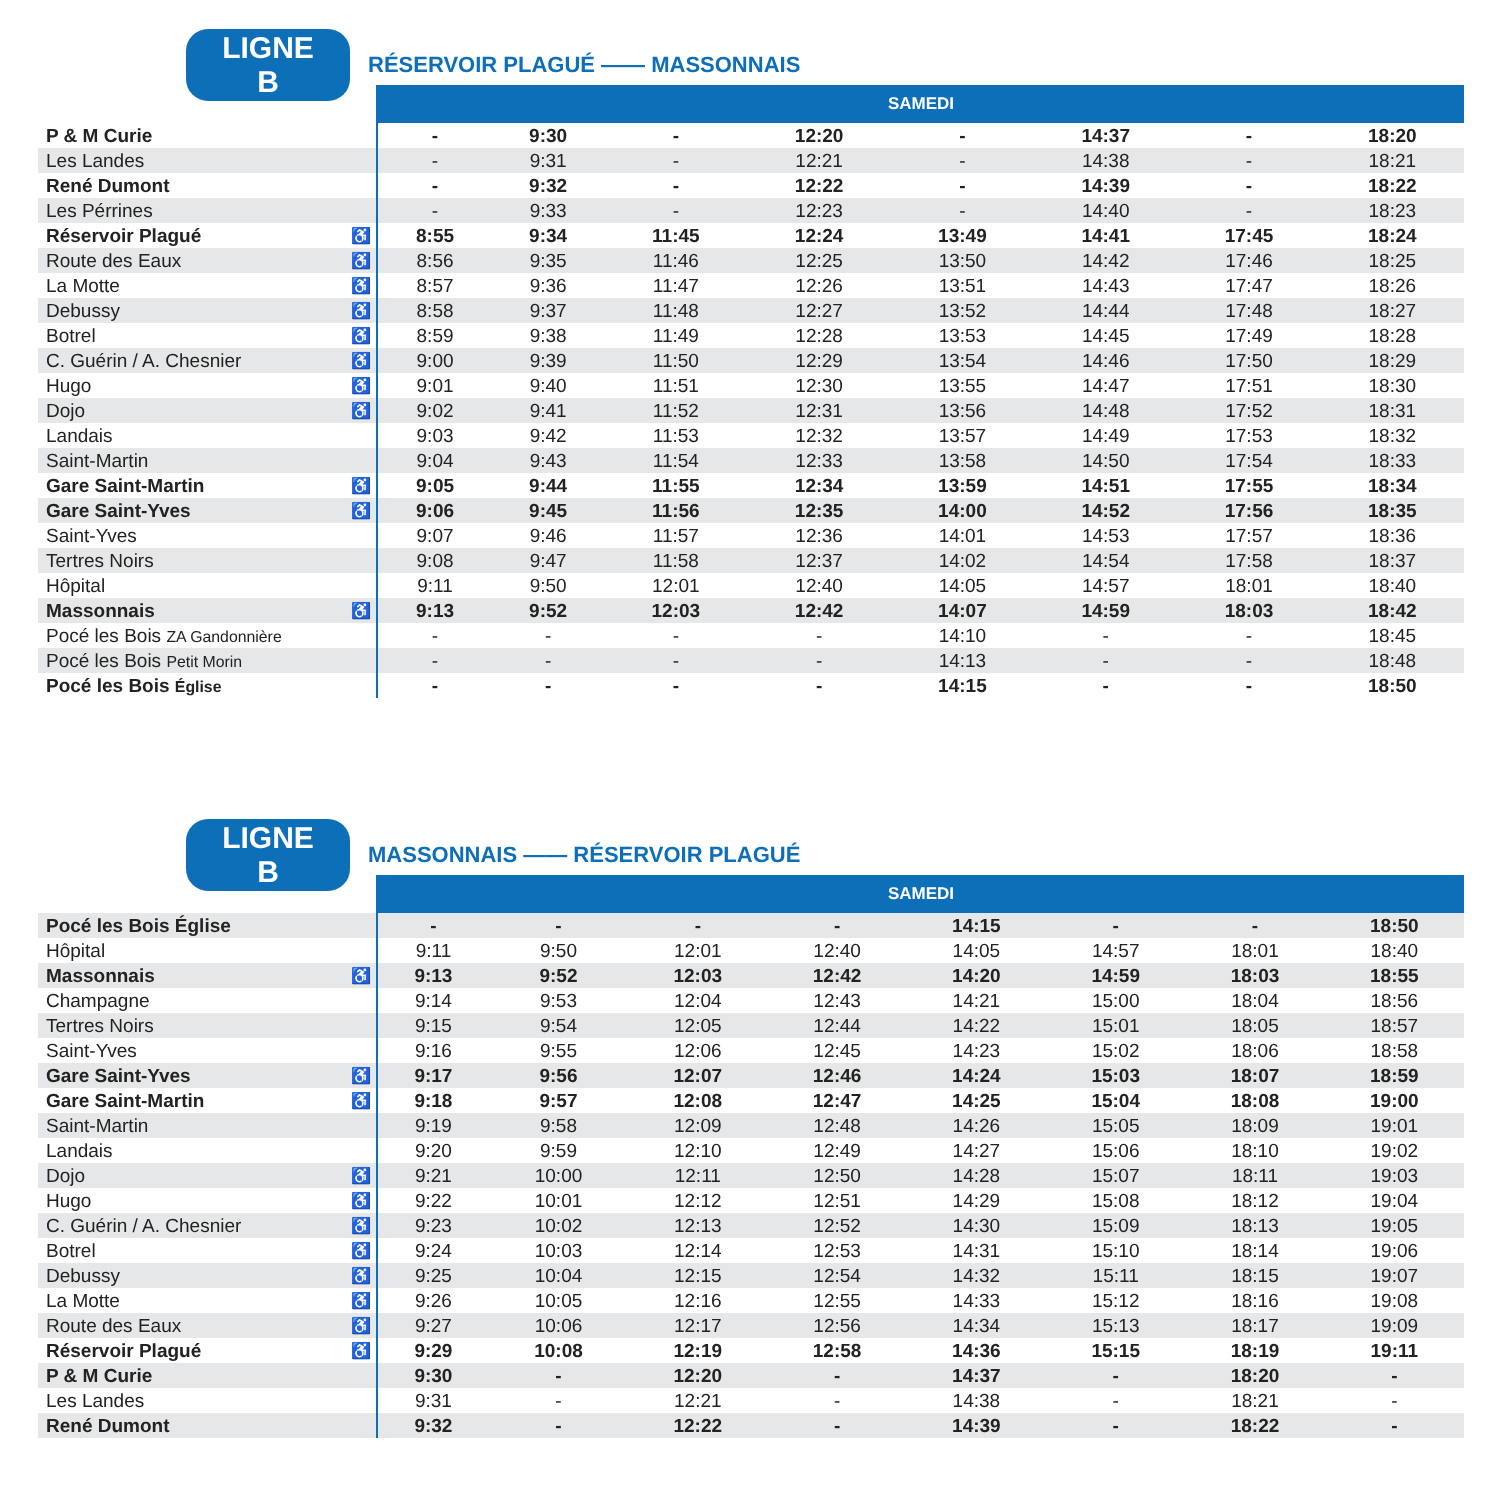LIGNE B RÉSERVOIR PLAGUÉ —— MASSONNAIS
| | | SAMEDI | | | | | | | |
| --- | --- | --- | --- | --- | --- | --- | --- | --- | --- |
| P & M Curie | | - | 9:30 | - | 12:20 | - | 14:37 | - | 18:20 |
| Les Landes | | - | 9:31 | - | 12:21 | - | 14:38 | - | 18:21 |
| René Dumont | | - | 9:32 | - | 12:22 | - | 14:39 | - | 18:22 |
| Les Pérrines | | - | 9:33 | - | 12:23 | - | 14:40 | - | 18:23 |
| Réservoir Plagué | ♿ | 8:55 | 9:34 | 11:45 | 12:24 | 13:49 | 14:41 | 17:45 | 18:24 |
| Route des Eaux | ♿ | 8:56 | 9:35 | 11:46 | 12:25 | 13:50 | 14:42 | 17:46 | 18:25 |
| La Motte | ♿ | 8:57 | 9:36 | 11:47 | 12:26 | 13:51 | 14:43 | 17:47 | 18:26 |
| Debussy | ♿ | 8:58 | 9:37 | 11:48 | 12:27 | 13:52 | 14:44 | 17:48 | 18:27 |
| Botrel | ♿ | 8:59 | 9:38 | 11:49 | 12:28 | 13:53 | 14:45 | 17:49 | 18:28 |
| C. Guérin / A. Chesnier | ♿ | 9:00 | 9:39 | 11:50 | 12:29 | 13:54 | 14:46 | 17:50 | 18:29 |
| Hugo | ♿ | 9:01 | 9:40 | 11:51 | 12:30 | 13:55 | 14:47 | 17:51 | 18:30 |
| Dojo | ♿ | 9:02 | 9:41 | 11:52 | 12:31 | 13:56 | 14:48 | 17:52 | 18:31 |
| Landais | | 9:03 | 9:42 | 11:53 | 12:32 | 13:57 | 14:49 | 17:53 | 18:32 |
| Saint-Martin | | 9:04 | 9:43 | 11:54 | 12:33 | 13:58 | 14:50 | 17:54 | 18:33 |
| Gare Saint-Martin | ♿ | 9:05 | 9:44 | 11:55 | 12:34 | 13:59 | 14:51 | 17:55 | 18:34 |
| Gare Saint-Yves | ♿ | 9:06 | 9:45 | 11:56 | 12:35 | 14:00 | 14:52 | 17:56 | 18:35 |
| Saint-Yves | | 9:07 | 9:46 | 11:57 | 12:36 | 14:01 | 14:53 | 17:57 | 18:36 |
| Tertres Noirs | | 9:08 | 9:47 | 11:58 | 12:37 | 14:02 | 14:54 | 17:58 | 18:37 |
| Hôpital | | 9:11 | 9:50 | 12:01 | 12:40 | 14:05 | 14:57 | 18:01 | 18:40 |
| Massonnais | ♿ | 9:13 | 9:52 | 12:03 | 12:42 | 14:07 | 14:59 | 18:03 | 18:42 |
| Pocé les Bois ZA Gandonnière | | - | - | - | - | 14:10 | - | - | 18:45 |
| Pocé les Bois Petit Morin | | - | - | - | - | 14:13 | - | - | 18:48 |
| Pocé les Bois Église | | - | - | - | - | 14:15 | - | - | 18:50 |
LIGNE B MASSONNAIS —— RÉSERVOIR PLAGUÉ
| | | SAMEDI | | | | | | | |
| --- | --- | --- | --- | --- | --- | --- | --- | --- | --- |
| Pocé les Bois Église | | - | - | - | - | 14:15 | - | - | 18:50 |
| Hôpital | | 9:11 | 9:50 | 12:01 | 12:40 | 14:05 | 14:57 | 18:01 | 18:40 |
| Massonnais | ♿ | 9:13 | 9:52 | 12:03 | 12:42 | 14:20 | 14:59 | 18:03 | 18:55 |
| Champagne | | 9:14 | 9:53 | 12:04 | 12:43 | 14:21 | 15:00 | 18:04 | 18:56 |
| Tertres Noirs | | 9:15 | 9:54 | 12:05 | 12:44 | 14:22 | 15:01 | 18:05 | 18:57 |
| Saint-Yves | | 9:16 | 9:55 | 12:06 | 12:45 | 14:23 | 15:02 | 18:06 | 18:58 |
| Gare Saint-Yves | ♿ | 9:17 | 9:56 | 12:07 | 12:46 | 14:24 | 15:03 | 18:07 | 18:59 |
| Gare Saint-Martin | ♿ | 9:18 | 9:57 | 12:08 | 12:47 | 14:25 | 15:04 | 18:08 | 19:00 |
| Saint-Martin | | 9:19 | 9:58 | 12:09 | 12:48 | 14:26 | 15:05 | 18:09 | 19:01 |
| Landais | | 9:20 | 9:59 | 12:10 | 12:49 | 14:27 | 15:06 | 18:10 | 19:02 |
| Dojo | ♿ | 9:21 | 10:00 | 12:11 | 12:50 | 14:28 | 15:07 | 18:11 | 19:03 |
| Hugo | ♿ | 9:22 | 10:01 | 12:12 | 12:51 | 14:29 | 15:08 | 18:12 | 19:04 |
| C. Guérin / A. Chesnier | ♿ | 9:23 | 10:02 | 12:13 | 12:52 | 14:30 | 15:09 | 18:13 | 19:05 |
| Botrel | ♿ | 9:24 | 10:03 | 12:14 | 12:53 | 14:31 | 15:10 | 18:14 | 19:06 |
| Debussy | ♿ | 9:25 | 10:04 | 12:15 | 12:54 | 14:32 | 15:11 | 18:15 | 19:07 |
| La Motte | ♿ | 9:26 | 10:05 | 12:16 | 12:55 | 14:33 | 15:12 | 18:16 | 19:08 |
| Route des Eaux | ♿ | 9:27 | 10:06 | 12:17 | 12:56 | 14:34 | 15:13 | 18:17 | 19:09 |
| Réservoir Plagué | ♿ | 9:29 | 10:08 | 12:19 | 12:58 | 14:36 | 15:15 | 18:19 | 19:11 |
| P & M Curie | | 9:30 | - | 12:20 | - | 14:37 | - | 18:20 | - |
| Les Landes | | 9:31 | - | 12:21 | - | 14:38 | - | 18:21 | - |
| René Dumont | | 9:32 | - | 12:22 | - | 14:39 | - | 18:22 | - |